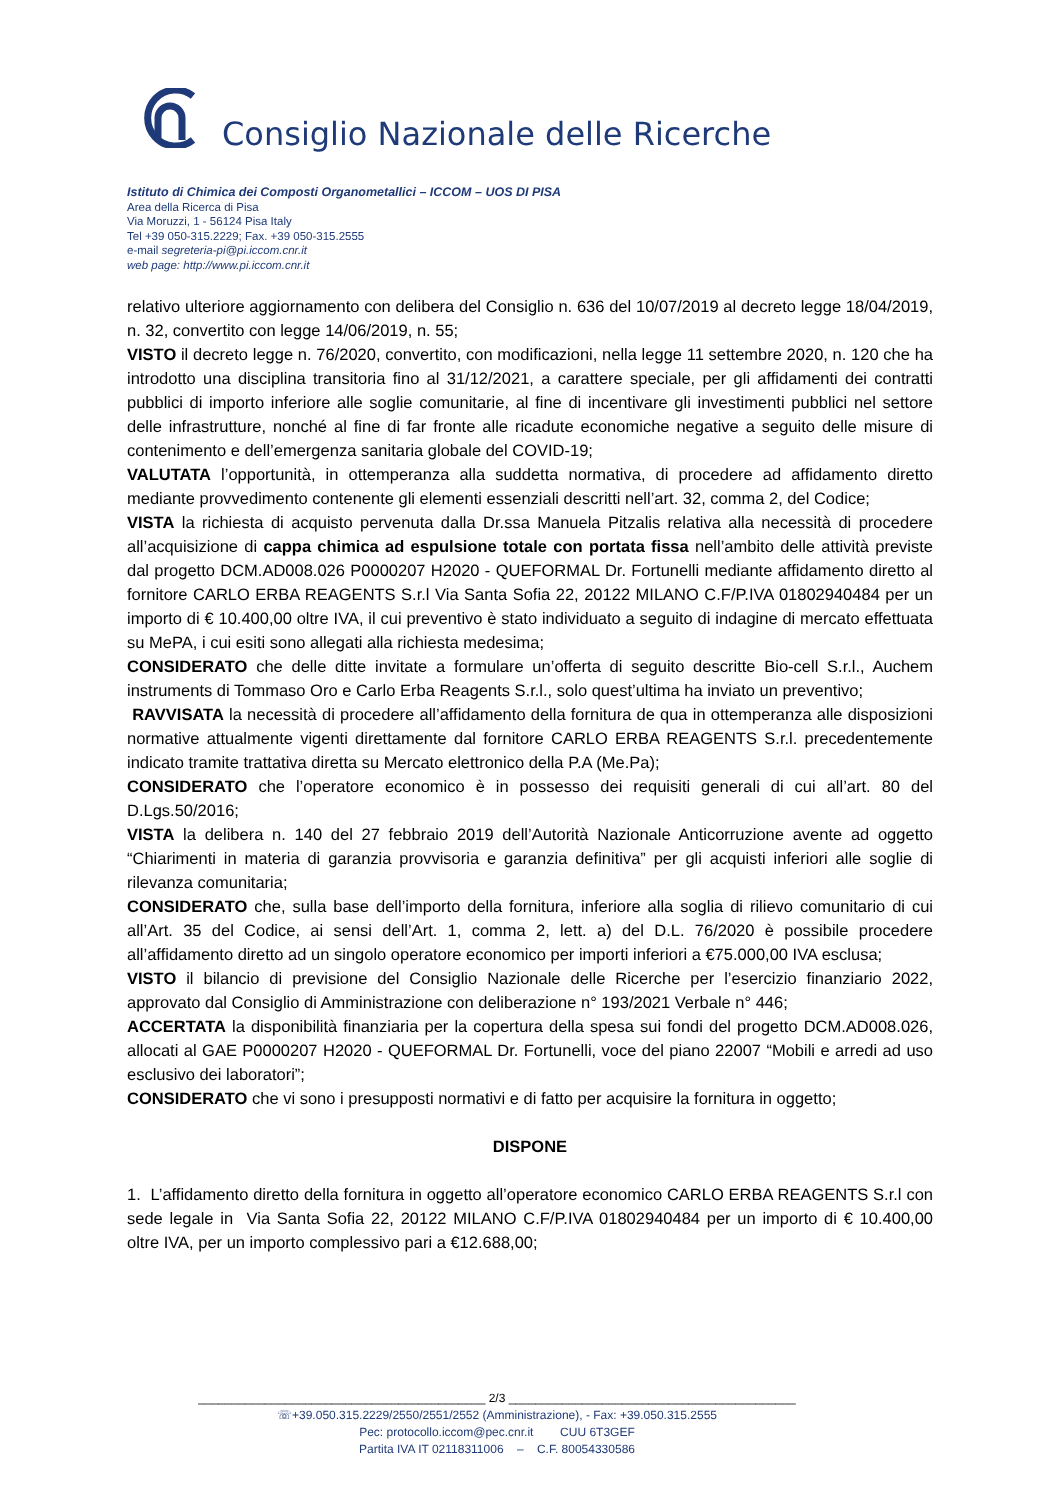Consiglio Nazionale delle Ricerche
Istituto di Chimica dei Composti Organometallici – ICCOM – UOS DI PISA
Area della Ricerca di Pisa
Via Moruzzi, 1 - 56124 Pisa Italy
Tel +39 050-315.2229; Fax. +39 050-315.2555
e-mail segreteria-pi@pi.iccom.cnr.it
web page: http://www.pi.iccom.cnr.it
relativo ulteriore aggiornamento con delibera del Consiglio n. 636 del 10/07/2019 al decreto legge 18/04/2019, n. 32, convertito con legge 14/06/2019, n. 55;
VISTO il decreto legge n. 76/2020, convertito, con modificazioni, nella legge 11 settembre 2020, n. 120 che ha introdotto una disciplina transitoria fino al 31/12/2021, a carattere speciale, per gli affidamenti dei contratti pubblici di importo inferiore alle soglie comunitarie, al fine di incentivare gli investimenti pubblici nel settore delle infrastrutture, nonché al fine di far fronte alle ricadute economiche negative a seguito delle misure di contenimento e dell’emergenza sanitaria globale del COVID-19;
VALUTATA l’opportunità, in ottemperanza alla suddetta normativa, di procedere ad affidamento diretto mediante provvedimento contenente gli elementi essenziali descritti nell’art. 32, comma 2, del Codice;
VISTA la richiesta di acquisto pervenuta dalla Dr.ssa Manuela Pitzalis relativa alla necessità di procedere all’acquisizione di cappa chimica ad espulsione totale con portata fissa nell’ambito delle attività previste dal progetto DCM.AD008.026 P0000207 H2020 - QUEFORMAL Dr. Fortunelli mediante affidamento diretto al fornitore CARLO ERBA REAGENTS S.r.l Via Santa Sofia 22, 20122 MILANO C.F/P.IVA 01802940484 per un importo di € 10.400,00 oltre IVA, il cui preventivo è stato individuato a seguito di indagine di mercato effettuata su MePA, i cui esiti sono allegati alla richiesta medesima;
CONSIDERATO che delle ditte invitate a formulare un’offerta di seguito descritte Bio-cell S.r.l., Auchem instruments di Tommaso Oro e Carlo Erba Reagents S.r.l., solo quest’ultima ha inviato un preventivo;
RAVVISATA la necessità di procedere all’affidamento della fornitura de qua in ottemperanza alle disposizioni normative attualmente vigenti direttamente dal fornitore CARLO ERBA REAGENTS S.r.l. precedentemente indicato tramite trattativa diretta su Mercato elettronico della P.A (Me.Pa);
CONSIDERATO che l’operatore economico è in possesso dei requisiti generali di cui all’art. 80 del D.Lgs.50/2016;
VISTA la delibera n. 140 del 27 febbraio 2019 dell’Autorità Nazionale Anticorruzione avente ad oggetto “Chiarimenti in materia di garanzia provvisoria e garanzia definitiva” per gli acquisti inferiori alle soglie di rilevanza comunitaria;
CONSIDERATO che, sulla base dell’importo della fornitura, inferiore alla soglia di rilievo comunitario di cui all’Art. 35 del Codice, ai sensi dell’Art. 1, comma 2, lett. a) del D.L. 76/2020 è possibile procedere all’affidamento diretto ad un singolo operatore economico per importi inferiori a €75.000,00 IVA esclusa;
VISTO il bilancio di previsione del Consiglio Nazionale delle Ricerche per l’esercizio finanziario 2022, approvato dal Consiglio di Amministrazione con deliberazione n° 193/2021 Verbale n° 446;
ACCERTATA la disponibilità finanziaria per la copertura della spesa sui fondi del progetto DCM.AD008.026, allocati al GAE P0000207 H2020 - QUEFORMAL Dr. Fortunelli, voce del piano 22007 “Mobili e arredi ad uso esclusivo dei laboratori”;
CONSIDERATO che vi sono i presupposti normativi e di fatto per acquisire la fornitura in oggetto;
DISPONE
1. L’affidamento diretto della fornitura in oggetto all’operatore economico CARLO ERBA REAGENTS S.r.l con sede legale in Via Santa Sofia 22, 20122 MILANO C.F/P.IVA 01802940484 per un importo di € 10.400,00 oltre IVA, per un importo complessivo pari a €12.688,00;
___________________________________________ 2/3 ___________________________________________
☏+39.050.315.2229/2550/2551/2552 (Amministrazione), - Fax: +39.050.315.2555
Pec: protocollo.iccom@pec.cnr.it CUU 6T3GEF
Partita IVA IT 02118311006 – C.F. 80054330586